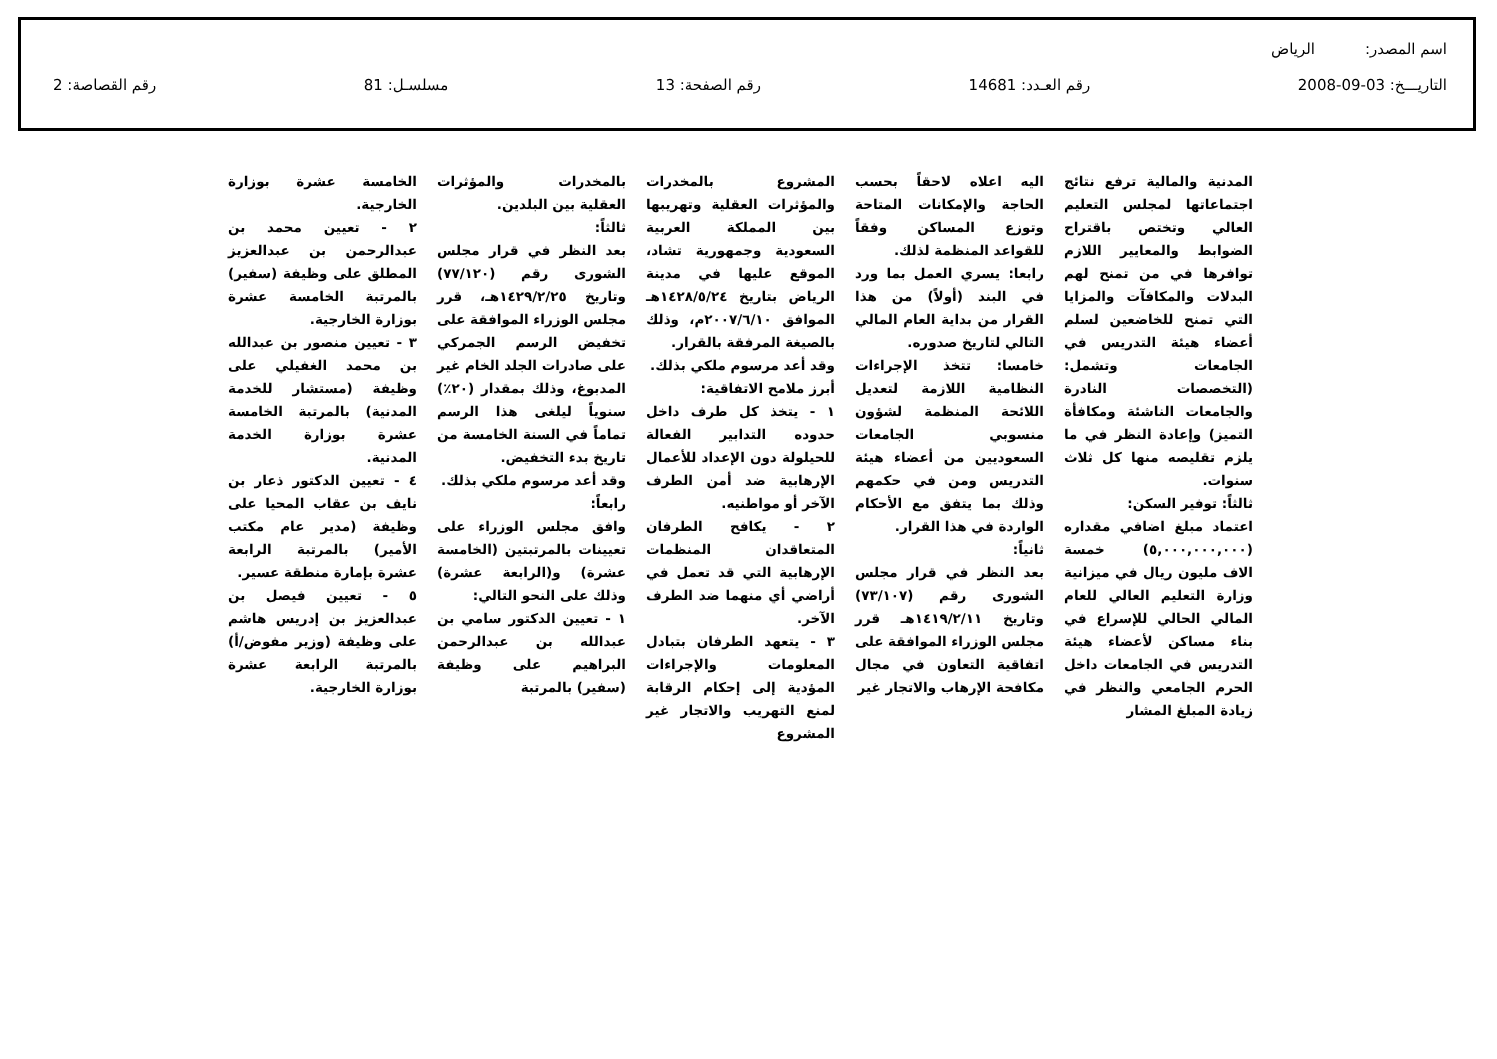اسم المصدر: الرياض
التاريـــخ: 03-09-2008 رقم العـدد: 14681 رقم الصفحة: 13 مسلسـل: 81 رقم القصاصة: 2
المدنية والمالية ترفع نتائج اجتماعاتها لمجلس التعليم العالي وتختص باقتراح الضوابط والمعايير اللازم توافرها في من تمنح لهم البدلات والمكافآت والمزايا التي تمنح للخاضعين لسلم أعضاء هيئة التدريس في الجامعات وتشمل: (التخصصات النادرة والجامعات الناشئة ومكافأة التميز) وإعادة النظر في ما يلزم تقليصه منها كل ثلاث سنوات.
ثالثاً: توفير السكن:
اعتماد مبلغ اضافي مقداره (٥,٠٠٠,٠٠٠,٠٠٠) خمسة الاف مليون ريال في ميزانية وزارة التعليم العالي للعام المالي الحالي للإسراع في بناء مساكن لأعضاء هيئة التدريس في الجامعات داخل الحرم الجامعي والنظر في زيادة المبلغ المشار
اليه اعلاه لاحقاً بحسب الحاجة والإمكانات المتاحة وتوزع المساكن وفقاً للقواعد المنظمة لذلك.
رابعا: يسري العمل بما ورد في البند (أولاً) من هذا القرار من بداية العام المالي التالي لتاريخ صدوره.
خامسا: تتخذ الإجراءات النظامية اللازمة لتعديل اللائحة المنظمة لشؤون منسوبي الجامعات السعوديين من أعضاء هيئة التدريس ومن في حكمهم وذلك بما يتفق مع الأحكام الواردة في هذا القرار.
ثانياً:
بعد النظر في قرار مجلس الشورى رقم (٧٣/١٠٧) وتاريخ ١٤١٩/٢/١١هـ قرر مجلس الوزراء الموافقة على اتفاقية التعاون في مجال مكافحة الإرهاب والاتجار غير
المشروع بالمخدرات والمؤثرات العقلية وتهريبها بين المملكة العربية السعودية وجمهورية تشاد، الموقع عليها في مدينة الرياض بتاريخ ١٤٢٨/٥/٢٤هـ الموافق ٢٠٠٧/٦/١٠م، وذلك بالصيغة المرفقة بالقرار.
وقد أعد مرسوم ملكي بذلك.
أبرز ملامح الاتفاقية:
١ - يتخذ كل طرف داخل حدوده التدابير الفعالة للحيلولة دون الإعداد للأعمال الإرهابية ضد أمن الطرف الآخر أو مواطنيه.
٢ - يكافح الطرفان المتعاقدان المنظمات الإرهابية التي قد تعمل في أراضي أي منهما ضد الطرف الآخر.
٣ - يتعهد الطرفان بتبادل المعلومات والإجراءات المؤدية إلى إحكام الرقابة لمنع التهريب والاتجار غير المشروع
بالمخدرات والمؤثرات العقلية بين البلدين.
ثالثاً:
بعد النظر في قرار مجلس الشورى رقم (٧٧/١٢٠) وتاريخ ١٤٢٩/٢/٢٥هـ، قرر مجلس الوزراء الموافقة على تخفيض الرسم الجمركي على صادرات الجلد الخام غير المدبوغ، وذلك بمقدار (٢٠٪) سنوياً ليلغى هذا الرسم تماماً في السنة الخامسة من تاريخ بدء التخفيض.
وقد أعد مرسوم ملكي بذلك.
رابعاً:
وافق مجلس الوزراء على تعيينات بالمرتبتين (الخامسة عشرة) و(الرابعة عشرة) وذلك على النحو التالي:
١ - تعيين الدكتور سامي بن عبدالله بن عبدالرحمن البراهيم على وظيفة (سفير) بالمرتبة
الخامسة عشرة بوزارة الخارجية.
٢ - تعيين محمد بن عبدالرحمن بن عبدالعزيز المطلق على وظيفة (سفير) بالمرتبة الخامسة عشرة بوزارة الخارجية.
٣ - تعيين منصور بن عبدالله بن محمد الغفيلي على وظيفة (مستشار للخدمة المدنية) بالمرتبة الخامسة عشرة بوزارة الخدمة المدنية.
٤ - تعيين الدكتور ذعار بن نايف بن عقاب المحيا على وظيفة (مدير عام مكتب الأمير) بالمرتبة الرابعة عشرة بإمارة منطقة عسير.
٥ - تعيين فيصل بن عبدالعزيز بن إدريس هاشم على وظيفة (وزير مفوض/أ) بالمرتبة الرابعة عشرة بوزارة الخارجية.